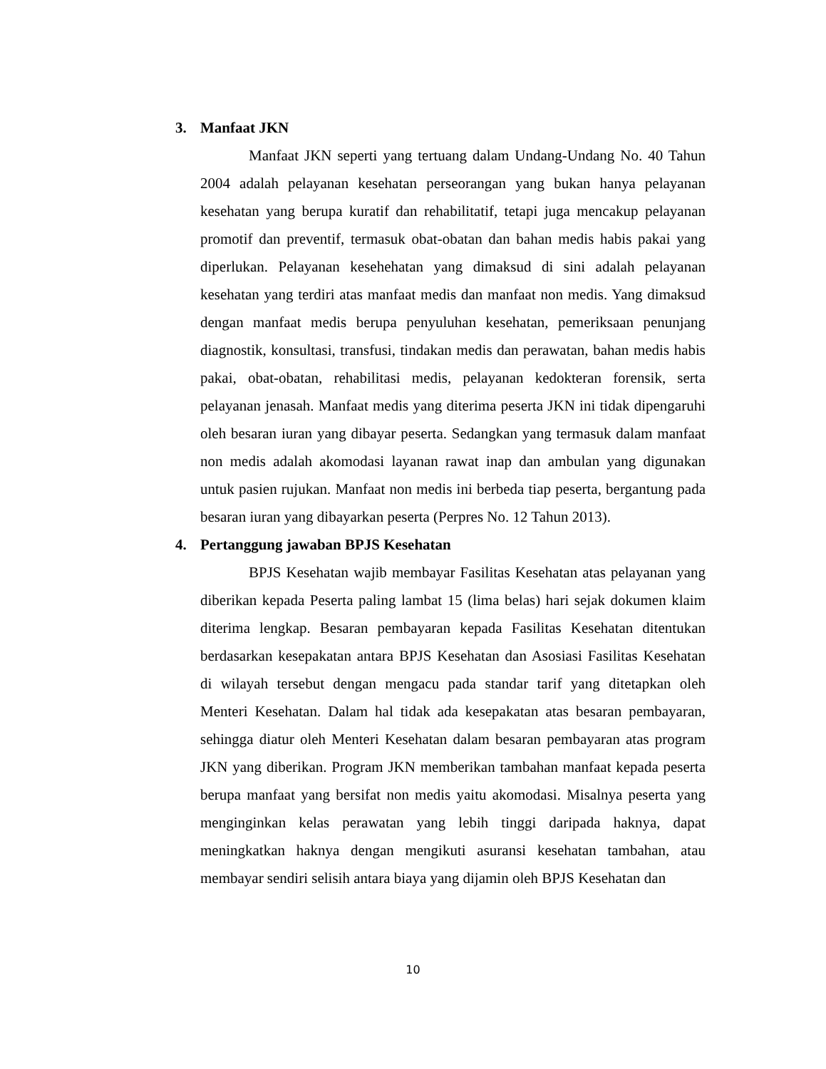3. Manfaat JKN
Manfaat JKN seperti yang tertuang dalam Undang-Undang No. 40 Tahun 2004 adalah pelayanan kesehatan perseorangan yang bukan hanya pelayanan kesehatan yang berupa kuratif dan rehabilitatif, tetapi juga mencakup pelayanan promotif dan preventif, termasuk obat-obatan dan bahan medis habis pakai yang diperlukan. Pelayanan kesehehatan yang dimaksud di sini adalah pelayanan kesehatan yang terdiri atas manfaat medis dan manfaat non medis. Yang dimaksud dengan manfaat medis berupa penyuluhan kesehatan, pemeriksaan penunjang diagnostik, konsultasi, transfusi, tindakan medis dan perawatan, bahan medis habis pakai, obat-obatan, rehabilitasi medis, pelayanan kedokteran forensik, serta pelayanan jenasah. Manfaat medis yang diterima peserta JKN ini tidak dipengaruhi oleh besaran iuran yang dibayar peserta. Sedangkan yang termasuk dalam manfaat non medis adalah akomodasi layanan rawat inap dan ambulan yang digunakan untuk pasien rujukan. Manfaat non medis ini berbeda tiap peserta, bergantung pada besaran iuran yang dibayarkan peserta (Perpres No. 12 Tahun 2013).
4. Pertanggung jawaban BPJS Kesehatan
BPJS Kesehatan wajib membayar Fasilitas Kesehatan atas pelayanan yang diberikan kepada Peserta paling lambat 15 (lima belas) hari sejak dokumen klaim diterima lengkap. Besaran pembayaran kepada Fasilitas Kesehatan ditentukan berdasarkan kesepakatan antara BPJS Kesehatan dan Asosiasi Fasilitas Kesehatan di wilayah tersebut dengan mengacu pada standar tarif yang ditetapkan oleh Menteri Kesehatan. Dalam hal tidak ada kesepakatan atas besaran pembayaran, sehingga diatur oleh Menteri Kesehatan dalam besaran pembayaran atas program JKN yang diberikan. Program JKN memberikan tambahan manfaat kepada peserta berupa manfaat yang bersifat non medis yaitu akomodasi. Misalnya peserta yang menginginkan kelas perawatan yang lebih tinggi daripada haknya, dapat meningkatkan haknya dengan mengikuti asuransi kesehatan tambahan, atau membayar sendiri selisih antara biaya yang dijamin oleh BPJS Kesehatan dan
10